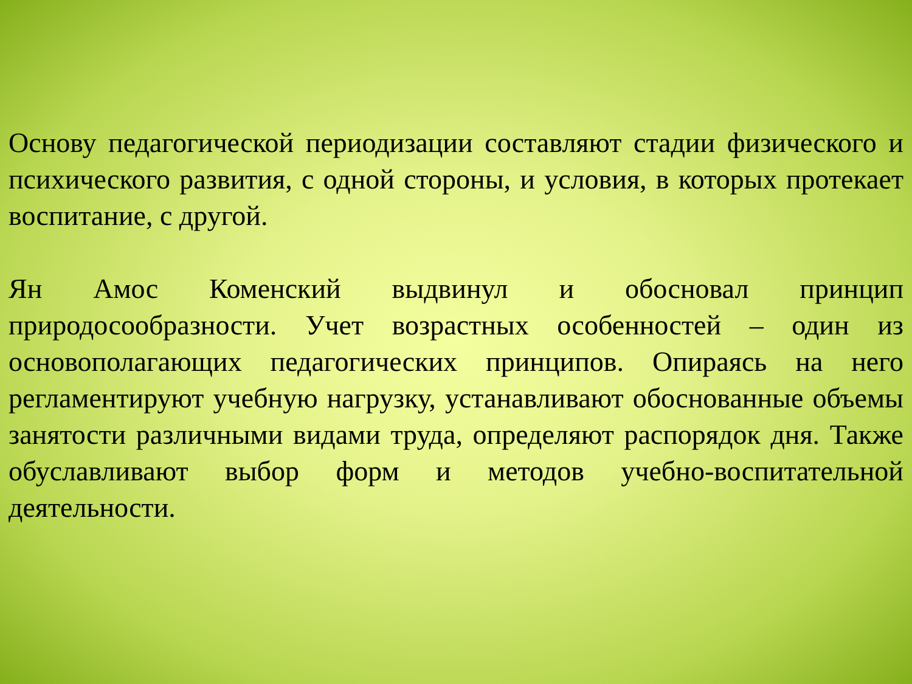Основу педагогической периодизации составляют стадии физического и психического развития, с одной стороны, и условия, в которых протекает воспитание, с другой.
Ян Амос Коменский выдвинул и обосновал принцип природосообразности. Учет возрастных особенностей – один из основополагающих педагогических принципов. Опираясь на него регламентируют учебную нагрузку, устанавливают обоснованные объемы занятости различными видами труда, определяют распорядок дня. Также обуславливают выбор форм и методов учебно-воспитательной деятельности.